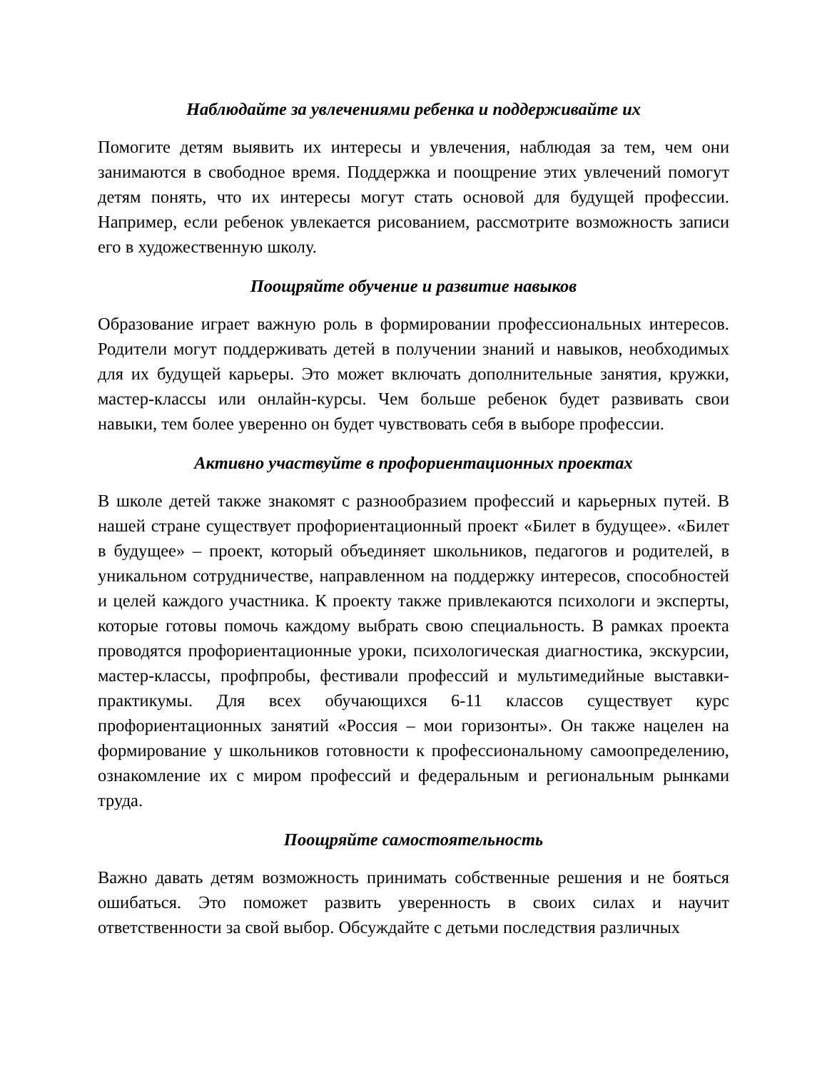Наблюдайте за увлечениями ребенка и поддерживайте их
Помогите детям выявить их интересы и увлечения, наблюдая за тем, чем они занимаются в свободное время. Поддержка и поощрение этих увлечений помогут детям понять, что их интересы могут стать основой для будущей профессии. Например, если ребенок увлекается рисованием, рассмотрите возможность записи его в художественную школу.
Поощряйте обучение и развитие навыков
Образование играет важную роль в формировании профессиональных интересов. Родители могут поддерживать детей в получении знаний и навыков, необходимых для их будущей карьеры. Это может включать дополнительные занятия, кружки, мастер-классы или онлайн-курсы. Чем больше ребенок будет развивать свои навыки, тем более уверенно он будет чувствовать себя в выборе профессии.
Активно участвуйте в профориентационных проектах
В школе детей также знакомят с разнообразием профессий и карьерных путей. В нашей стране существует профориентационный проект «Билет в будущее». «Билет в будущее» – проект, который объединяет школьников, педагогов и родителей, в уникальном сотрудничестве, направленном на поддержку интересов, способностей и целей каждого участника. К проекту также привлекаются психологи и эксперты, которые готовы помочь каждому выбрать свою специальность. В рамках проекта проводятся профориентационные уроки, психологическая диагностика, экскурсии, мастер-классы, профпробы, фестивали профессий и мультимедийные выставки-практикумы. Для всех обучающихся 6-11 классов существует курс профориентационных занятий «Россия – мои горизонты». Он также нацелен на формирование у школьников готовности к профессиональному самоопределению, ознакомление их с миром профессий и федеральным и региональным рынками труда.
Поощряйте самостоятельность
Важно давать детям возможность принимать собственные решения и не бояться ошибаться. Это поможет развить уверенность в своих силах и научит ответственности за свой выбор. Обсуждайте с детьми последствия различных